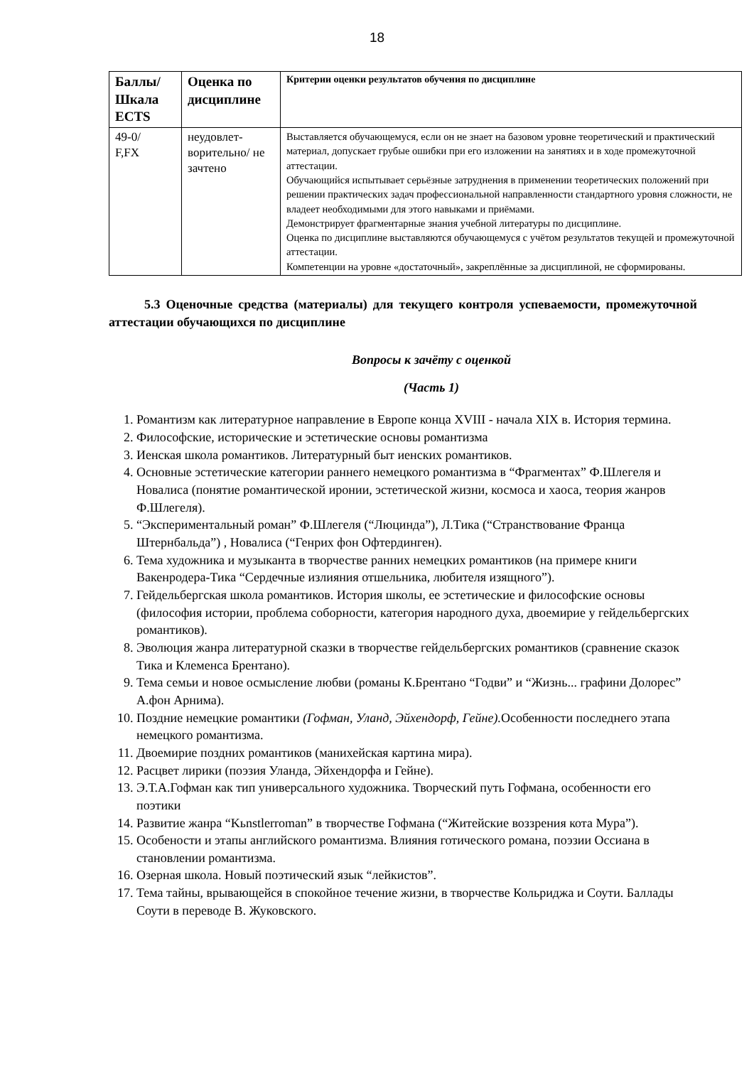18
| Баллы/ Шкала ECTS | Оценка по дисциплине | Критерии оценки результатов обучения по дисциплине |
| --- | --- | --- |
| 49-0/ F,FX | неудовлет-ворительно/ не зачтено | Выставляется обучающемуся, если он не знает на базовом уровне теоретический и практический материал, допускает грубые ошибки при его изложении на занятиях и в ходе промежуточной аттестации. Обучающийся испытывает серьёзные затруднения в применении теоретических положений при решении практических задач профессиональной направленности стандартного уровня сложности, не владеет необходимыми для этого навыками и приёмами. Демонстрирует фрагментарные знания учебной литературы по дисциплине. Оценка по дисциплине выставляются обучающемуся с учётом результатов текущей и промежуточной аттестации. Компетенции на уровне «достаточный», закреплённые за дисциплиной, не сформированы. |
5.3 Оценочные средства (материалы) для текущего контроля успеваемости, промежуточной аттестации обучающихся по дисциплине
Вопросы к зачёту с оценкой
(Часть 1)
1. Романтизм как литературное направление в Европе конца XVIII - начала XIX в. История термина.
2. Философские, исторические и эстетические основы романтизма
3. Иенская школа романтиков. Литературный быт иенских романтиков.
4. Основные эстетические категории раннего немецкого романтизма в “Фрагментах” Ф.Шлегеля и Новалиса (понятие романтической иронии, эстетической жизни, космоса и хаоса, теория жанров Ф.Шлегеля).
5. “Экспериментальный роман” Ф.Шлегеля (“Люцинда”), Л.Тика (“Странствование Франца Штернбальда”) , Новалиса (“Генрих фон Офтердинген).
6. Тема художника и музыканта в творчестве ранних немецких романтиков (на примере книги Вакенродера-Тика “Сердечные излияния отшельника, любителя изящного”).
7. Гейдельбергская школа романтиков. История школы, ее эстетические и философские основы (философия истории, проблема соборности, категория народного духа, двоемирие у гейдельбергских романтиков).
8. Эволюция жанра литературной сказки в творчестве гейдельбергских романтиков (сравнение сказок Тика и Клеменса Брентано).
9. Тема семьи и новое осмысление любви (романы К.Брентано “Годви” и “Жизнь... графини Долорес” А.фон Арнима).
10. Поздние немецкие романтики (Гофман, Уланд, Эйхендорф, Гейне). Особенности последнего этапа немецкого романтизма.
11. Двоемирие поздних романтиков (манихейская картина мира).
12. Расцвет лирики (поэзия Уланда, Эйхендорфа и Гейне).
13. Э.Т.А.Гофман как тип универсального художника. Творческий путь Гофмана, особенности его поэтики
14. Развитие жанра “Kьnstlerroman” в творчестве Гофмана (“Житейские воззрения кота Мура”).
15. Особености и этапы английского романтизма. Влияния готического романа, поэзии Оссиана в становлении романтизма.
16. Озерная школа. Новый поэтический язык “лейкистов”.
17. Тема тайны, врывающейся в спокойное течение жизни, в творчестве Кольриджа и Соути. Баллады Соути в переводе В. Жуковского.